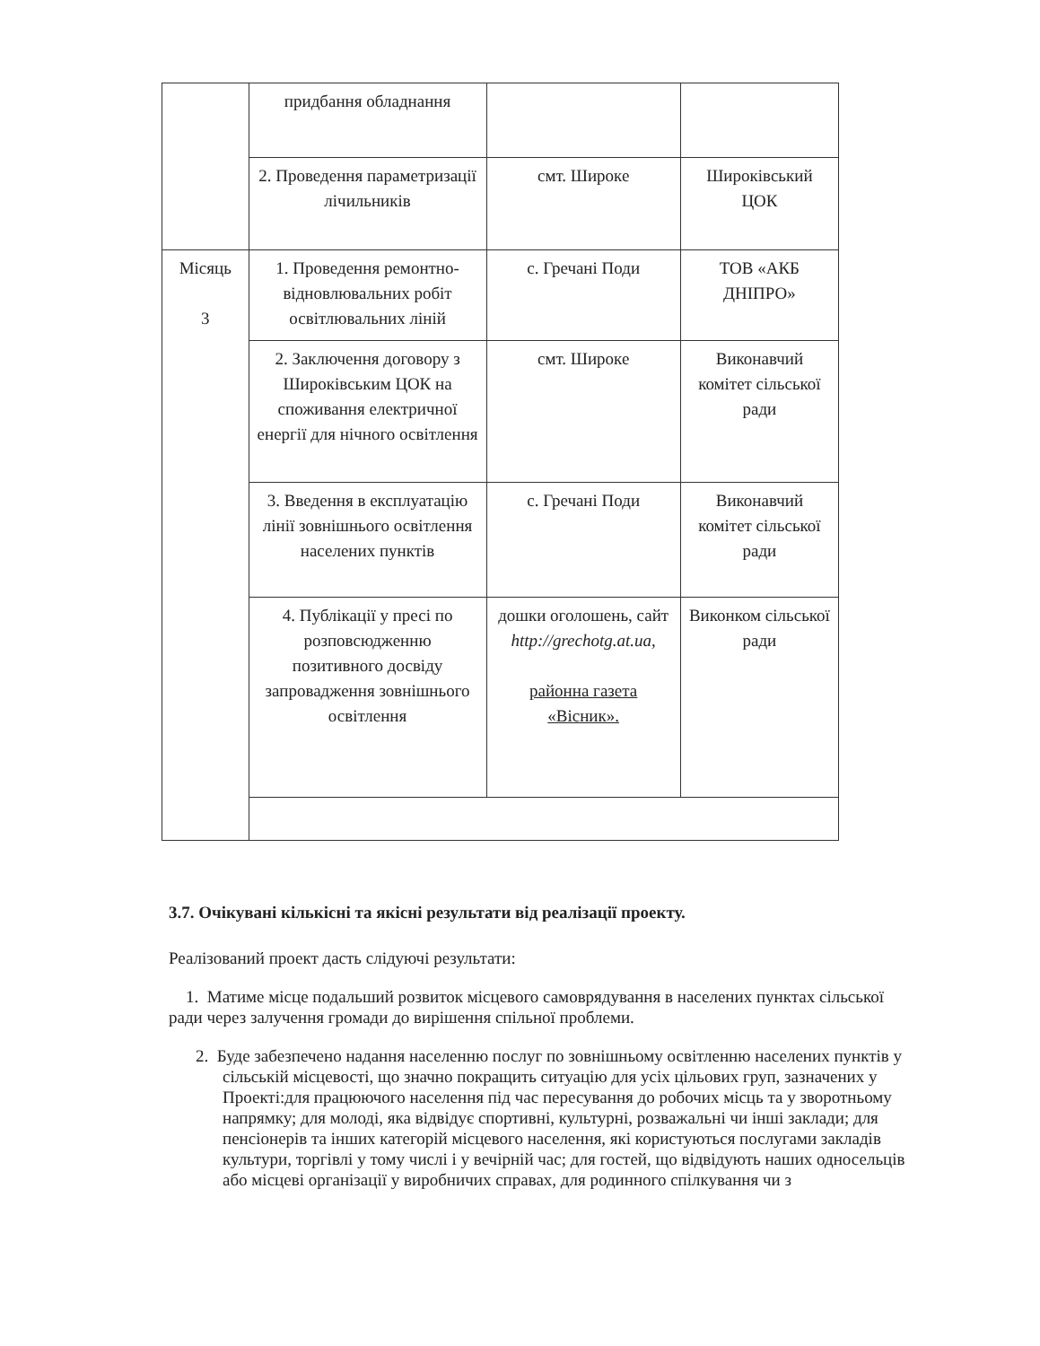| | придбання обладнання | | |
| | 2. Проведення параметризації лічильників | смт. Широке | Широківський ЦОК |
| Місяць 3 | 1. Проведення ремонтно-відновлювальних робіт освітлювальних ліній | с. Гречані Поди | ТОВ «АКБ ДНІПРО» |
| | 2. Заключення договору з Широківським ЦОК на споживання електричної енергії для нічного освітлення | смт. Широке | Виконавчий комітет сільської ради |
| | 3. Введення в експлуатацію лінії зовнішнього освітлення населених пунктів | с. Гречані Поди | Виконавчий комітет сільської ради |
| | 4. Публікації у пресі по розповсюдженню позитивного досвіду запровадження зовнішнього освітлення | дошки оголошень, сайт http://grechotg.at.ua, районна газета «Вісник». | Виконком сільської ради |
3.7. Очікувані кількісні та якісні результати від реалізації проекту.
Реалізований проект дасть слідуючі результати:
1. Матиме місце подальший розвиток місцевого самоврядування в населених пунктах сільської ради через залучення громади до вирішення спільної проблеми.
2. Буде забезпечено надання населенню послуг по зовнішньому освітленню населених пунктів у сільській місцевості, що значно покращить ситуацію для усіх цільових груп, зазначених у Проекті:для працюючого населення під час пересування до робочих місць та у зворотньому напрямку; для молоді, яка відвідує спортивні, культурні, розважальні чи інші заклади; для пенсіонерів та інших категорій місцевого населення, які користуються послугами закладів культури, торгівлі у тому числі і у вечірній час; для гостей, що відвідують наших односельців або місцеві організації у виробничих справах, для родинного спілкування чи з